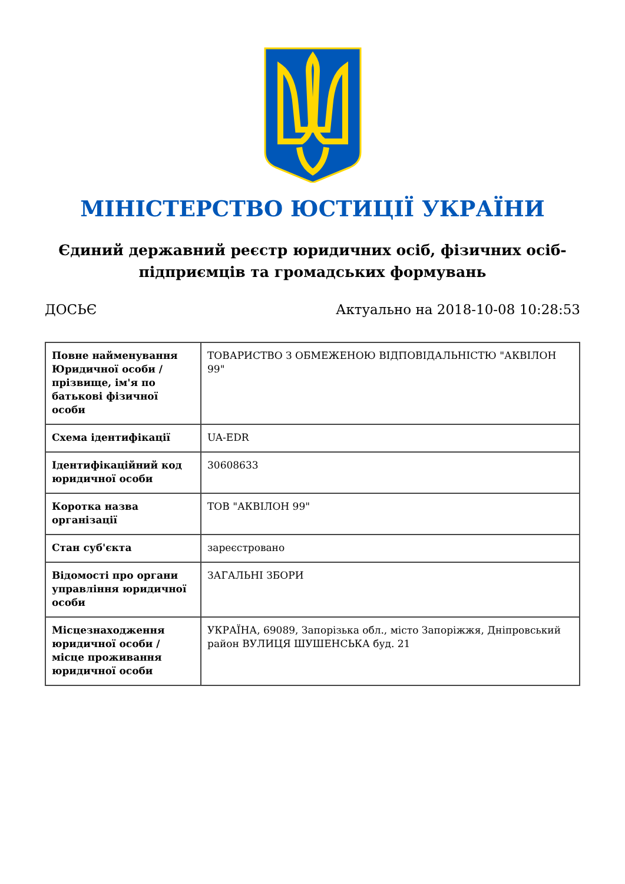МІНІСТЕРСТВО ЮСТИЦІЇ УКРАЇНИ
Єдиний державний реєстр юридичних осіб, фізичних осіб-підприємців та громадських формувань
ДОСЬЄ Актуально на 2018-10-08 10:28:53
| Повне найменування Юридичної особи / прізвище, ім'я по батькові фізичної особи | ТОВАРИСТВО З ОБМЕЖЕНОЮ ВІДПОВІДАЛЬНІСТЮ "АКВІЛОН 99" |
| Схема ідентифікації | UA-EDR |
| Ідентифікаційний код юридичної особи | 30608633 |
| Коротка назва організації | ТОВ "АКВІЛОН 99" |
| Стан суб'єкта | зареєстровано |
| Відомості про органи управління юридичної особи | ЗАГАЛЬНІ ЗБОРИ |
| Місцезнаходження юридичної особи / місце проживання юридичної особи | УКРАЇНА, 69089, Запорізька обл., місто Запоріжжя, Дніпровський район ВУЛИЦЯ ШУШЕНСЬКА буд. 21 |